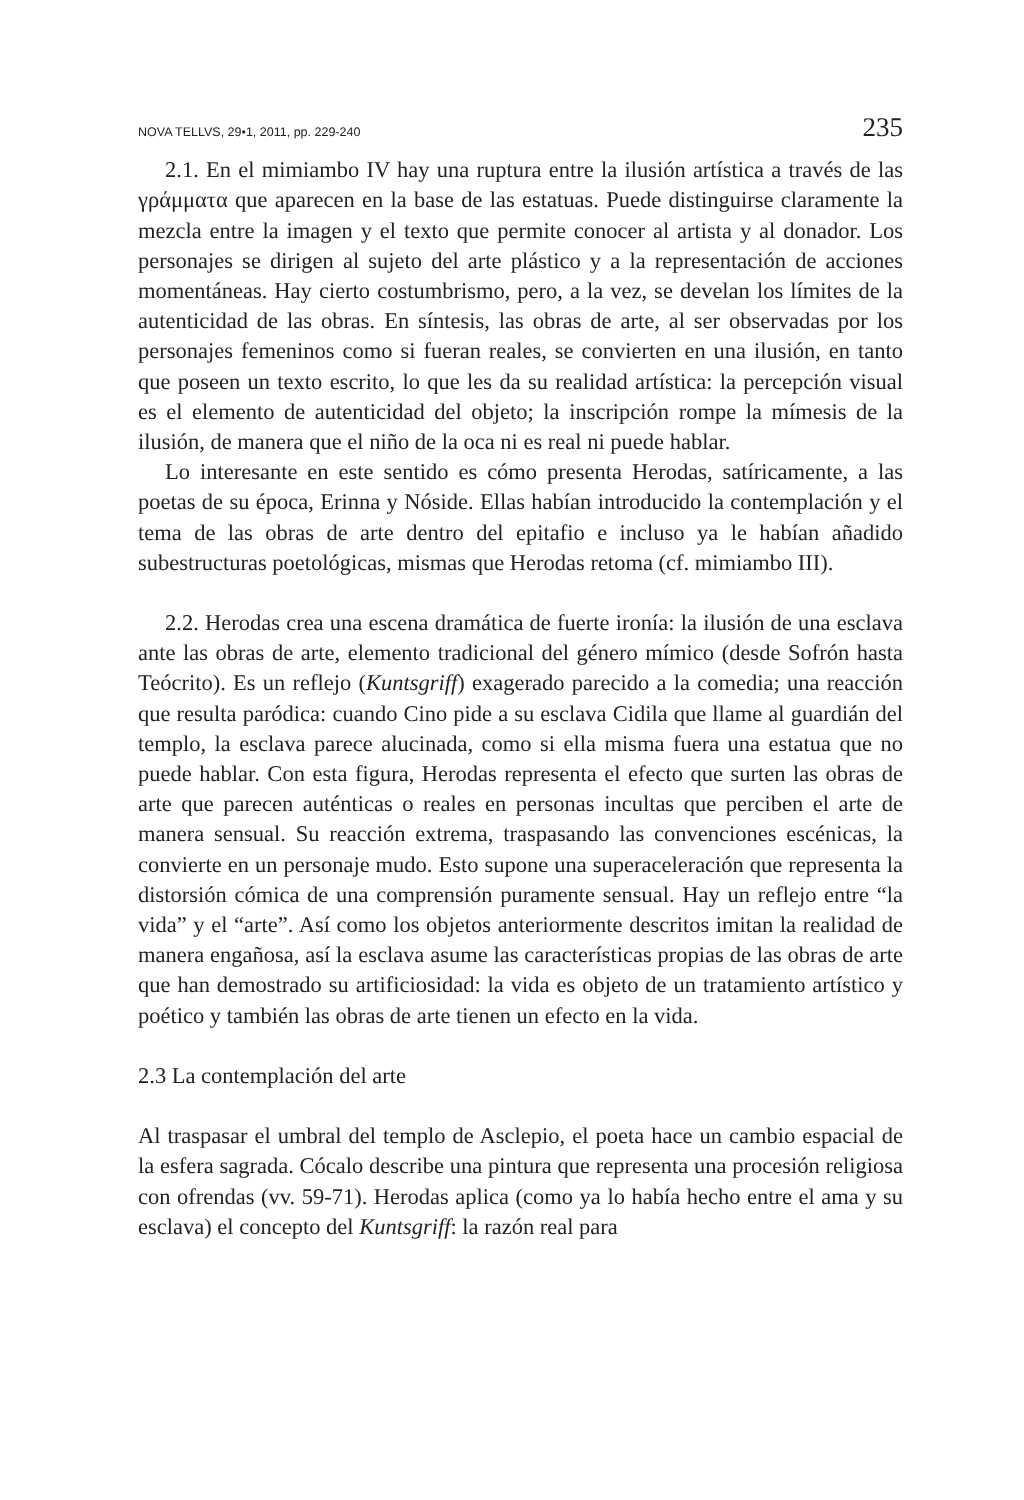NOVA TELLVS, 29•1, 2011, pp. 229-240 235
2.1. En el mimiambo IV hay una ruptura entre la ilusión artística a través de las γράμματα que aparecen en la base de las estatuas. Puede distinguirse claramente la mezcla entre la imagen y el texto que permite conocer al artista y al donador. Los personajes se dirigen al sujeto del arte plástico y a la representación de acciones momentáneas. Hay cierto costumbrismo, pero, a la vez, se develan los límites de la autenticidad de las obras. En síntesis, las obras de arte, al ser observadas por los personajes femeninos como si fueran reales, se convierten en una ilusión, en tanto que poseen un texto escrito, lo que les da su realidad artística: la percepción visual es el elemento de autenticidad del objeto; la inscripción rompe la mímesis de la ilusión, de manera que el niño de la oca ni es real ni puede hablar.
Lo interesante en este sentido es cómo presenta Herodas, satíricamente, a las poetas de su época, Erinna y Nóside. Ellas habían introducido la contemplación y el tema de las obras de arte dentro del epitafio e incluso ya le habían añadido subestructuras poetológicas, mismas que Herodas retoma (cf. mimiambo III).
2.2. Herodas crea una escena dramática de fuerte ironía: la ilusión de una esclava ante las obras de arte, elemento tradicional del género mímico (desde Sofrón hasta Teócrito). Es un reflejo (Kuntsgriff) exagerado parecido a la comedia; una reacción que resulta paródica: cuando Cino pide a su esclava Cidila que llame al guardián del templo, la esclava parece alucinada, como si ella misma fuera una estatua que no puede hablar. Con esta figura, Herodas representa el efecto que surten las obras de arte que parecen auténticas o reales en personas incultas que perciben el arte de manera sensual. Su reacción extrema, traspasando las convenciones escénicas, la convierte en un personaje mudo. Esto supone una superaceleración que representa la distorsión cómica de una comprensión puramente sensual. Hay un reflejo entre “la vida” y el “arte”. Así como los objetos anteriormente descritos imitan la realidad de manera engañosa, así la esclava asume las características propias de las obras de arte que han demostrado su artificiosidad: la vida es objeto de un tratamiento artístico y poético y también las obras de arte tienen un efecto en la vida.
2.3 La contemplación del arte
Al traspasar el umbral del templo de Asclepio, el poeta hace un cambio espacial de la esfera sagrada. Cócalo describe una pintura que representa una procesión religiosa con ofrendas (vv. 59-71). Herodas aplica (como ya lo había hecho entre el ama y su esclava) el concepto del Kuntsgriff: la razón real para